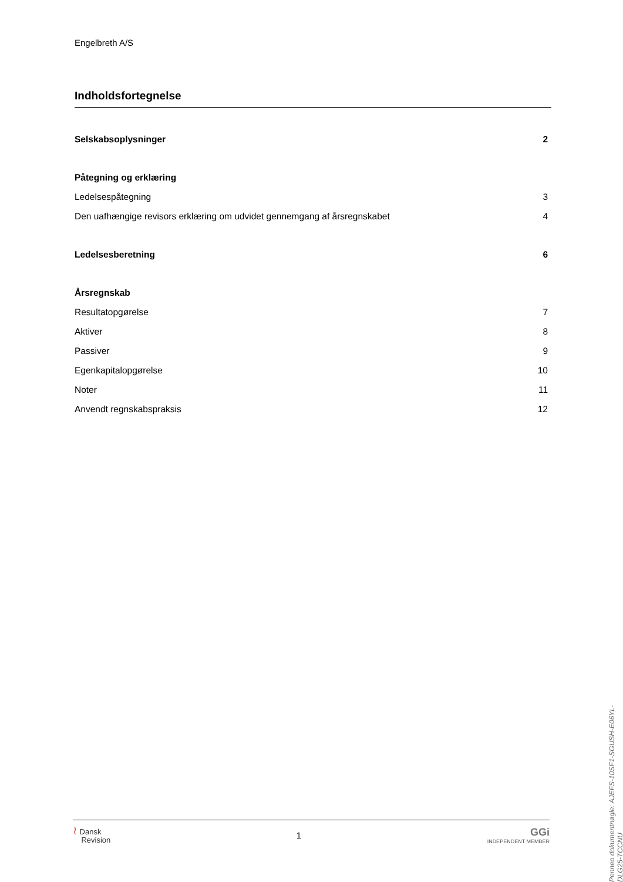Engelbreth A/S
Indholdsfortegnelse
Selskabsoplysninger 2
Påtegning og erklæring
Ledelsespåtegning 3
Den uafhængige revisors erklæring om udvidet gennemgang af årsregnskabet 4
Ledelsesberetning 6
Årsregnskab
Resultatopgørelse 7
Aktiver 8
Passiver 9
Egenkapitalopgørelse 10
Noter 11
Anvendt regnskabspraksis 12
Penneo dokumentnøgle: AJEFS-10SF1-SGUSH-E06YL-DLG25-TCCNU
≀ Dansk
Revision
1
GGi
INDEPENDENT MEMBER